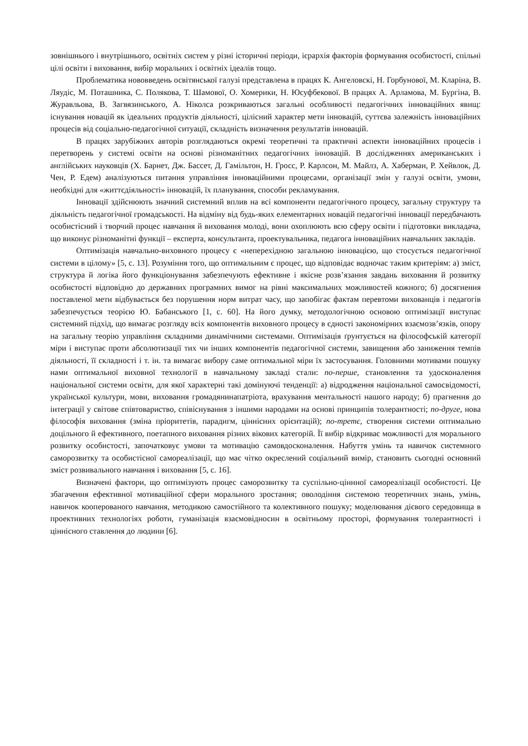зовнішнього і внутрішнього, освітніх систем у різні історичні періоди, ієрархія факторів формування особистості, спільні цілі освіти і виховання, вибір моральних і освітніх ідеалів тощо.
Проблематика нововведень освітянської галузі представлена в працях К. Ангеловскі, Н. Горбунової, М. Кларіна, В. Ляудіс, М. Поташника, С. Полякова, Т. Шамової, О. Хомерики, Н. Юсуфбекової. В працях А. Арламова, М. Бургіна, В. Журавльова, В. Загвязинського, А. Ніколса розкриваються загальні особливості педагогічних інноваційних явищ: існування новацій як ідеальних продуктів діяльності, цілісний характер мети інновацій, суттєва залежність інноваційних процесів від соціально-педагогічної ситуації, складність визначення результатів інновацій.
В працях зарубіжних авторів розглядаються окремі теоретичні та практичні аспекти інноваційних процесів і перетворень у системі освіти на основі різноманітних педагогічних інновацій. В дослідженнях американських і англійських науковців (Х. Барнет, Дж. Бассет, Д. Гамільтон, Н. Гросс, Р. Карлсон, М. Майлз, А. Хаберман, Р. Хейвлок, Д. Чен, Р. Едем) аналізуються питання управління інноваційними процесами, організації змін у галузі освіти, умови, необхідні для «життєдіяльності» інновацій, їх планування, способи рекламування.
Інновації здійснюють значний системний вплив на всі компоненти педагогічного процесу, загальну структуру та діяльність педагогічної громадськості. На відміну від будь-яких елементарних новацій педагогічні інновації передбачають особистісний і творчий процес навчання й виховання молоді, вони охоплюють всю сферу освіти і підготовки викладача, що виконує різноманітні функції – експерта, консультанта, проектувальника, педагога інноваційних навчальних закладів.
Оптимізація навчально-виховного процесу є «неперехідною загальною інновацією, що стосується педагогічної системи в цілому» [5, с. 13]. Розуміння того, що оптимальним є процес, що відповідає водночас таким критеріям: а) зміст, структура й логіка його функціонування забезпечують ефективне і якісне розв’язання завдань виховання й розвитку особистості відповідно до державних програмних вимог на рівні максимальних можливостей кожного; б) досягнення поставленої мети відбувається без порушення норм витрат часу, що запобігає фактам перевтоми вихованців і педагогів забезпечується теорією Ю. Бабанського [1, с. 60]. На його думку, методологічною основою оптимізації виступає системний підхід, що вимагає розгляду всіх компонентів виховного процесу в єдності закономірних взаємозв’язків, опору на загальну теорію управління складними динамічними системами. Оптимізація ґрунтується на філософській категорії міри і виступає проти абсолютизації тих чи інших компонентів педагогічної системи, завищення або заниження темпів діяльності, її складності і т. ін. та вимагає вибору саме оптимальної міри їх застосування. Головними мотивами пошуку нами оптимальної виховної технології в навчальному закладі стали: по-перше, становлення та удосконалення національної системи освіти, для якої характерні такі домінуючі тенденції: а) відродження національної самосвідомості, української культури, мови, виховання громадянинапатріота, врахування ментальності нашого народу; б) прагнення до інтеграції у світове співтовариство, співіснування з іншими народами на основі принципів толерантності; по-друге, нова філософія виховання (зміна пріоритетів, парадигм, ціннісних орієнтацій); по-третє, створення системи оптимально доцільного й ефективного, поетапного виховання різних вікових категорій. Її вибір відкриває можливості для морального розвитку особистості, започатковує умови та мотивацію самовдосконалення. Набуття умінь та навичок системного саморозвитку та особистісної самореалізації, що має чітко окреслений соціальний вимір, становить сьогодні основний зміст розвивального навчання і виховання [5, с. 16].
Визначені фактори, що оптимізують процес саморозвитку та суспільно-ціннної самореалізації особистості. Це збагачення ефективної мотиваційної сфери морального зростання; оволодіння системою теоретичних знань, умінь, навичок кооперованого навчання, методикою самостійного та колективного пошуку; моделювання дієвого середовища в проективних технологіях роботи, гуманізація взаємовідносин в освітньому просторі, формування толерантності і ціннісного ставлення до людини [6].